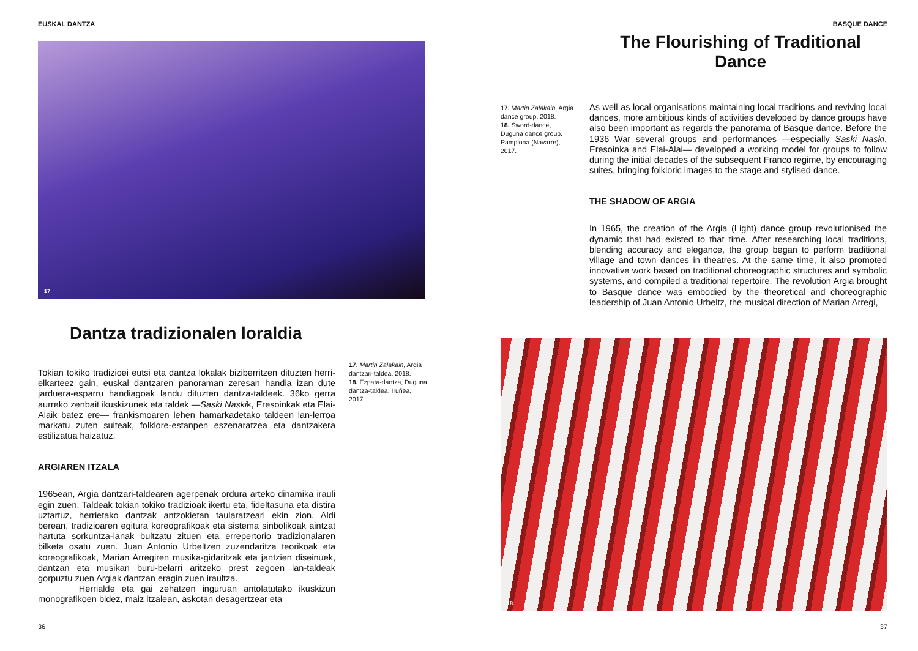EUSKAL DANTZA
17
Dantza tradizionalen loraldia
Tokian tokiko tradizioei eutsi eta dantza lokalak biziberritzen dituzten herri-elkarteez gain, euskal dantzaren panoraman zeresan handia izan dute jarduera-esparru handiagoak landu dituzten dantza-taldeek. 36ko gerra aurreko zenbait ikuskizunek eta taldek —Saski Naskik, Eresoinkak eta Elai-Alaik batez ere— frankismoaren lehen hamarkadetako taldeen lan-lerroa markatu zuten suiteak, folklore-estanpen eszenaratzea eta dantzakera estilizatua haizatuz.
ARGIAREN ITZALA
1965ean, Argia dantzari-taldearen agerpenak ordura arteko dinamika irauli egin zuen. Taldeak tokian tokiko tradizioak ikertu eta, fideltasuna eta distira uztartuz, herrietako dantzak antzokietan taularatzeari ekin zion. Aldi berean, tradizioaren egitura koreografikoak eta sistema sinbolikoak aintzat hartuta sorkuntza-lanak bultzatu zituen eta errepertorio tradizionalaren bilketa osatu zuen. Juan Antonio Urbeltzen zuzendaritza teorikoak eta koreografikoak, Marian Arregiren musika-gidaritzak eta jantzien diseinuek, dantzan eta musikan buru-belarri aritzeko prest zegoen lan-taldeak gorpuztu zuen Argiak dantzan eragin zuen iraultza.
Herrialde eta gai zehatzen inguruan antolatutako ikuskizun monografikoen bidez, maiz itzalean, askotan desagertzear eta
17. Martin Zalakain, Argia dantzari-taldea. 2018.
18. Ezpata-dantza, Duguna dantza-taldea. Iruñea, 2017.
36
BASQUE DANCE
The Flourishing of Traditional Dance
17. Martin Zalakain, Argia dance group. 2018.
18. Sword-dance, Duguna dance group. Pamplona (Navarre), 2017.
As well as local organisations maintaining local traditions and reviving local dances, more ambitious kinds of activities developed by dance groups have also been important as regards the panorama of Basque dance. Before the 1936 War several groups and performances —especially Saski Naski, Eresoinka and Elai-Alai— developed a working model for groups to follow during the initial decades of the subsequent Franco regime, by encouraging suites, bringing folkloric images to the stage and stylised dance.
THE SHADOW OF ARGIA
In 1965, the creation of the Argia (Light) dance group revolutionised the dynamic that had existed to that time. After researching local traditions, blending accuracy and elegance, the group began to perform traditional village and town dances in theatres. At the same time, it also promoted innovative work based on traditional choreographic structures and symbolic systems, and compiled a traditional repertoire. The revolution Argia brought to Basque dance was embodied by the theoretical and choreographic leadership of Juan Antonio Urbeltz, the musical direction of Marian Arregi,
18
37